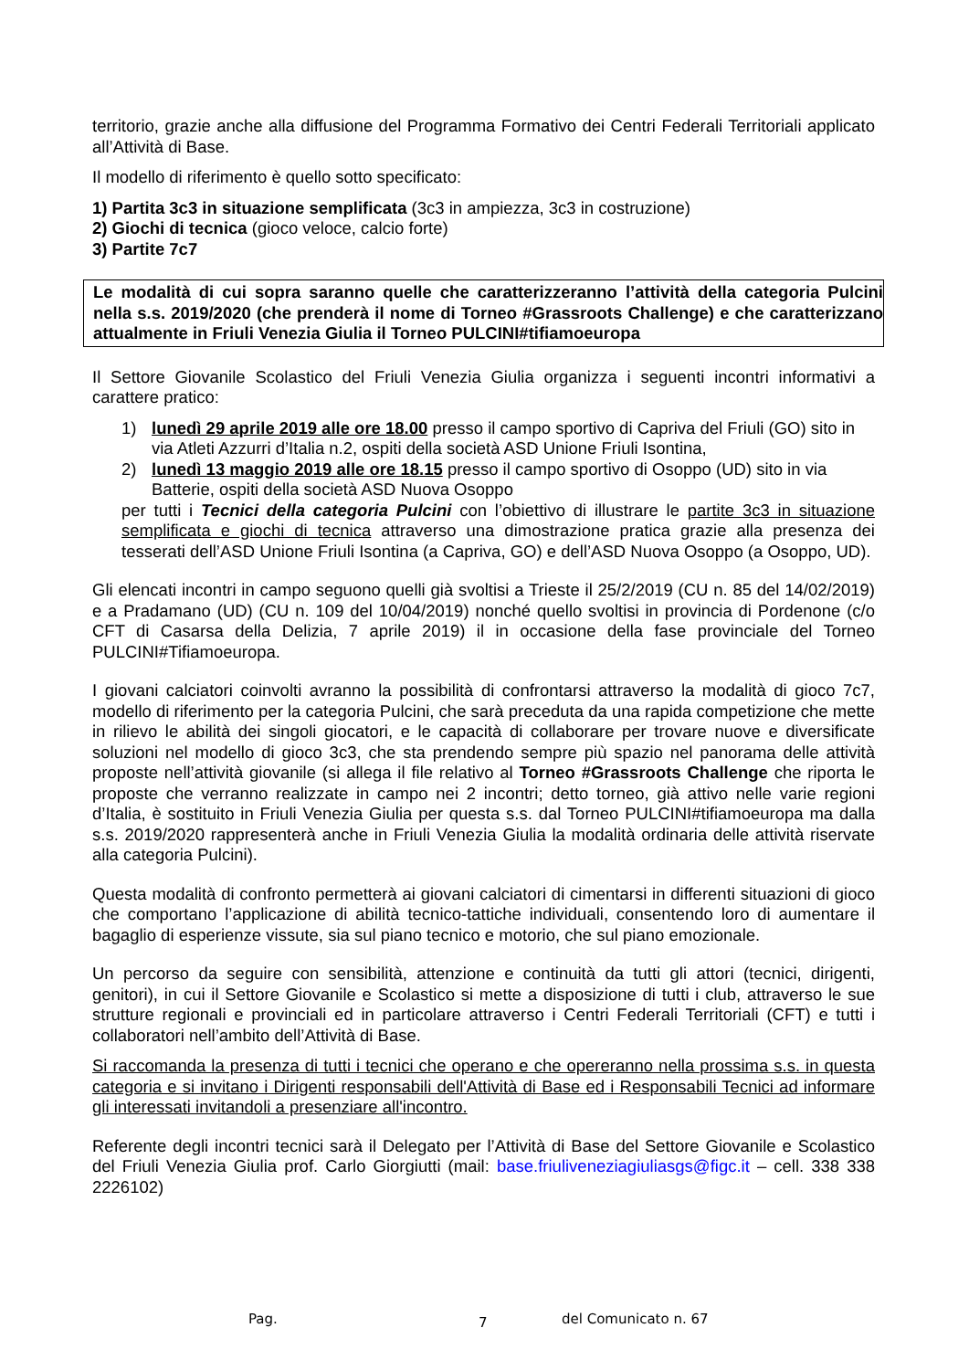territorio, grazie anche alla diffusione del Programma Formativo dei Centri Federali Territoriali applicato all’Attività di Base.
Il modello di riferimento è quello sotto specificato:
1) Partita 3c3 in situazione semplificata (3c3 in ampiezza, 3c3 in costruzione)
2) Giochi di tecnica (gioco veloce, calcio forte)
3) Partite 7c7
Le modalità di cui sopra saranno quelle che caratterizzeranno l’attività della categoria Pulcini nella s.s. 2019/2020 (che prenderà il nome di Torneo #Grassroots Challenge) e che caratterizzano attualmente in Friuli Venezia Giulia il Torneo PULCINI#tifiamoeuropa
Il Settore Giovanile Scolastico del Friuli Venezia Giulia organizza i seguenti incontri informativi a carattere pratico:
1) lunedì 29 aprile 2019 alle ore 18.00 presso il campo sportivo di Capriva del Friuli (GO) sito in via Atleti Azzurri d’Italia n.2, ospiti della società ASD Unione Friuli Isontina,
2) lunedì 13 maggio 2019 alle ore 18.15 presso il campo sportivo di Osoppo (UD) sito in via Batterie, ospiti della società ASD Nuova Osoppo
per tutti i Tecnici della categoria Pulcini con l’obiettivo di illustrare le partite 3c3 in situazione semplificata e giochi di tecnica attraverso una dimostrazione pratica grazie alla presenza dei tesserati dell’ASD Unione Friuli Isontina (a Capriva, GO) e dell’ASD Nuova Osoppo (a Osoppo, UD).
Gli elencati incontri in campo seguono quelli già svoltisi a Trieste il 25/2/2019 (CU n. 85 del 14/02/2019) e a Pradamano (UD) (CU n. 109 del 10/04/2019) nonché quello svoltisi in provincia di Pordenone (c/o CFT di Casarsa della Delizia, 7 aprile 2019) il in occasione della fase provinciale del Torneo PULCINI#Tifiamoeuropa.
I giovani calciatori coinvolti avranno la possibilità di confrontarsi attraverso la modalità di gioco 7c7, modello di riferimento per la categoria Pulcini, che sarà preceduta da una rapida competizione che mette in rilievo le abilità dei singoli giocatori, e le capacità di collaborare per trovare nuove e diversificate soluzioni nel modello di gioco 3c3, che sta prendendo sempre più spazio nel panorama delle attività proposte nell’attività giovanile (si allega il file relativo al Torneo #Grassroots Challenge che riporta le proposte che verranno realizzate in campo nei 2 incontri; detto torneo, già attivo nelle varie regioni d’Italia, è sostituito in Friuli Venezia Giulia per questa s.s. dal Torneo PULCINI#tifiamoeuropa ma dalla s.s. 2019/2020 rappresenterà anche in Friuli Venezia Giulia la modalità ordinaria delle attività riservate alla categoria Pulcini).
Questa modalità di confronto permetterà ai giovani calciatori di cimentarsi in differenti situazioni di gioco che comportano l’applicazione di abilità tecnico-tattiche individuali, consentendo loro di aumentare il bagaglio di esperienze vissute, sia sul piano tecnico e motorio, che sul piano emozionale.
Un percorso da seguire con sensibilità, attenzione e continuità da tutti gli attori (tecnici, dirigenti, genitori), in cui il Settore Giovanile e Scolastico si mette a disposizione di tutti i club, attraverso le sue strutture regionali e provinciali ed in particolare attraverso i Centri Federali Territoriali (CFT) e tutti i collaboratori nell’ambito dell’Attività di Base.
Si raccomanda la presenza di tutti i tecnici che operano e che opereranno nella prossima s.s. in questa categoria e si invitano i Dirigenti responsabili dell'Attività di Base ed i Responsabili Tecnici ad informare gli interessati invitandoli a presenziare all'incontro.
Referente degli incontri tecnici sarà il Delegato per l’Attività di Base del Settore Giovanile e Scolastico del Friuli Venezia Giulia prof. Carlo Giorgiutti (mail: base.friuliveneziagiuliasgs@figc.it – cell. 338 338 2226102)
Pag. 7 del Comunicato n. 67